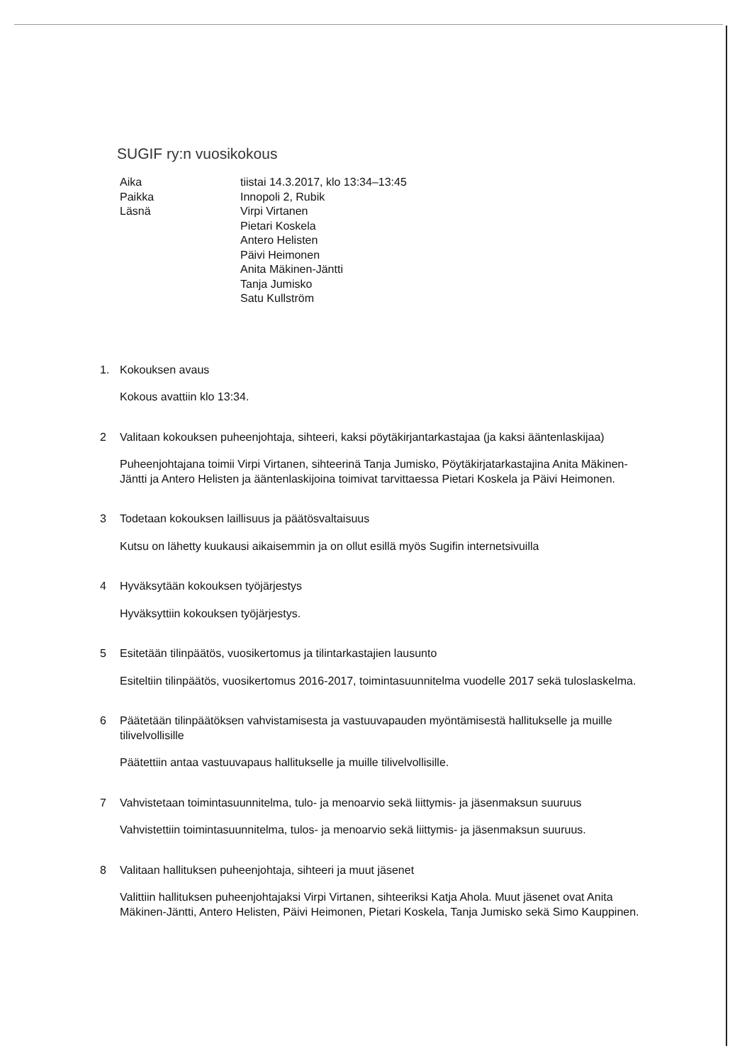SUGIF ry:n vuosikokous
Aika
tiistai 14.3.2017, klo 13:34–13:45
Paikka
Innopoli 2, Rubik
Läsnä
Virpi Virtanen
Pietari Koskela
Antero Helisten
Päivi Heimonen
Anita Mäkinen-Jäntti
Tanja Jumisko
Satu Kullström
1. Kokouksen avaus
Kokous avattiin klo 13:34.
2 Valitaan kokouksen puheenjohtaja, sihteeri, kaksi pöytäkirjantarkastajaa (ja kaksi ääntenlaskijaa)
Puheenjohtajana toimii Virpi Virtanen, sihteerinä Tanja Jumisko, Pöytäkirjatarkastajina Anita Mäkinen-Jäntti ja Antero Helisten ja ääntenlaskijoina toimivat tarvittaessa Pietari Koskela ja Päivi Heimonen.
3 Todetaan kokouksen laillisuus ja päätösvaltaisuus
Kutsu on lähetty kuukausi aikaisemmin ja on ollut esillä myös Sugifin internetsivuilla
4 Hyväksytään kokouksen työjärjestys
Hyväksyttiin kokouksen työjärjestys.
5 Esitetään tilinpäätös, vuosikertomus ja tilintarkastajien lausunto
Esiteltiin tilinpäätös, vuosikertomus 2016-2017, toimintasuunnitelma vuodelle 2017 sekä tuloslaskelma.
6 Päätetään tilinpäätöksen vahvistamisesta ja vastuuvapauden myöntämisestä hallitukselle ja muille tilivelvollisille
Päätettiin antaa vastuuvapaus hallitukselle ja muille tilivelvollisille.
7 Vahvistetaan toimintasuunnitelma, tulo- ja menoarvio sekä liittymis- ja jäsenmaksun suuruus
Vahvistettiin toimintasuunnitelma, tulos- ja menoarvio sekä liittymis- ja jäsenmaksun suuruus.
8 Valitaan hallituksen puheenjohtaja, sihteeri ja muut jäsenet
Valittiin hallituksen puheenjohtajaksi Virpi Virtanen, sihteeriksi Katja Ahola. Muut jäsenet ovat Anita Mäkinen-Jäntti, Antero Helisten, Päivi Heimonen, Pietari Koskela, Tanja Jumisko sekä Simo Kauppinen.